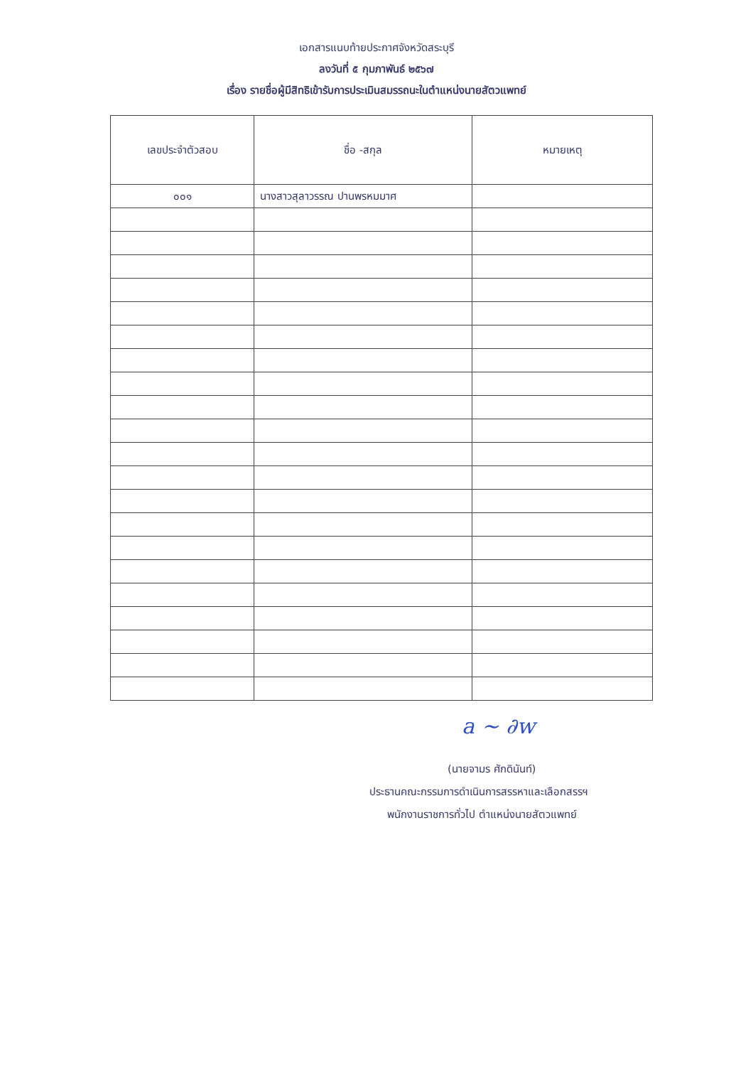เอกสารแนบท้ายประกาศจังหวัดสระบุรี
ลงวันที่ ๕ กุมภาพันธ์ ๒๕๖๗
เรื่อง รายชื่อผู้มีสิทธิเข้ารับการประเมินสมรรถนะในตำแหน่งนายสัตวแพทย์
| เลขประจำตัวสอบ | ชื่อ -สกุล | หมายเหตุ |
| --- | --- | --- |
| ๐๐๑ | นางสาวสุลาวรรณ ปานพรหมมาศ | |
a ~ ∂w
(นายจามร ศักดินันท์)
ประธานคณะกรรมการดำเนินการสรรหาและเลือกสรรฯ
พนักงานราชการทั่วไป ตำแหน่งนายสัตวแพทย์